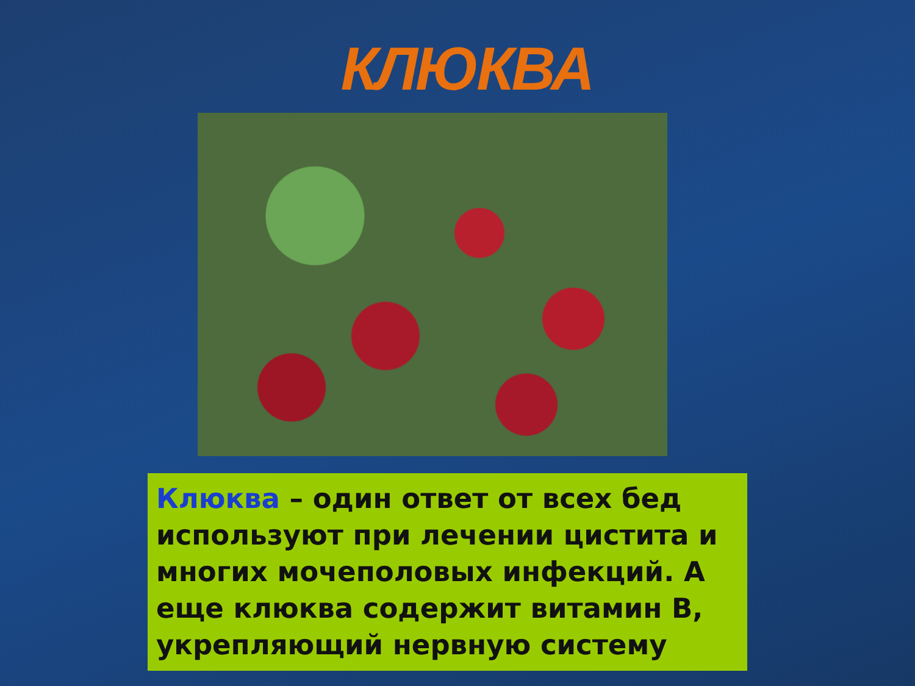КЛЮКВА
Клюква – один ответ от всех бед используют при лечении цистита и многих мочеполовых инфекций. А еще клюква содержит витамин В, укрепляющий нервную систему